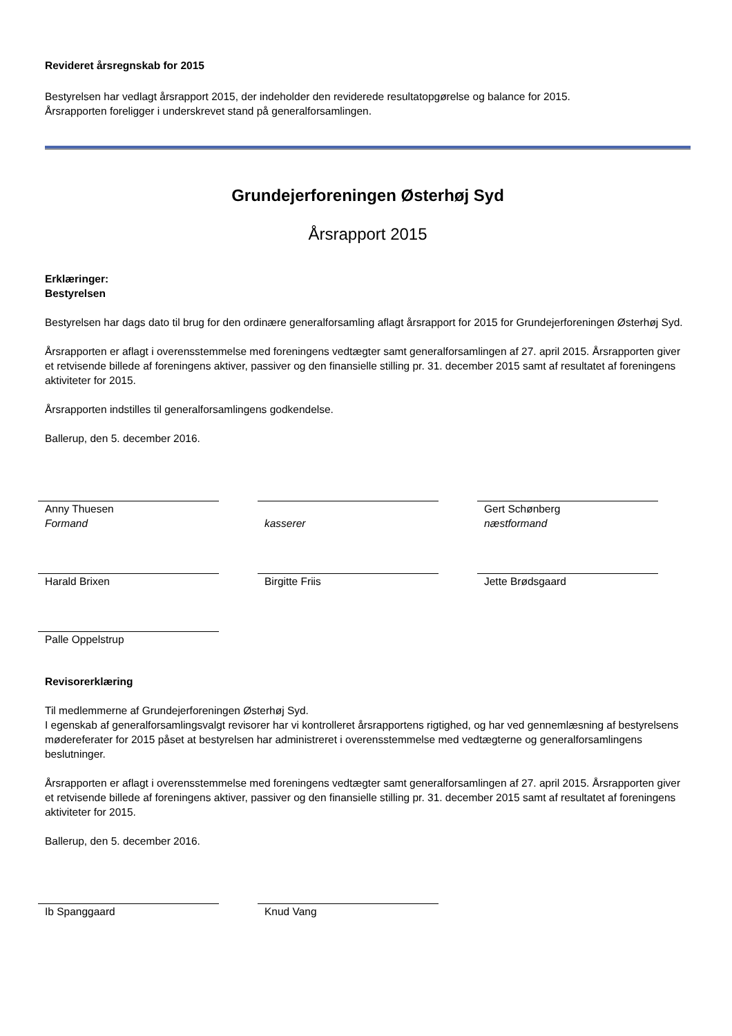Revideret årsregnskab for 2015
Bestyrelsen har vedlagt årsrapport 2015, der indeholder den reviderede resultatopgørelse og balance for 2015.
Årsrapporten foreligger i underskrevet stand på generalforsamlingen.
Grundejerforeningen Østerhøj Syd
Årsrapport 2015
Erklæringer:
Bestyrelsen
Bestyrelsen har dags dato til brug for den ordinære generalforsamling aflagt årsrapport for 2015 for Grundejerforeningen Østerhøj Syd.
Årsrapporten er aflagt i overensstemmelse med foreningens vedtægter samt generalforsamlingen af 27. april 2015. Årsrapporten giver et retvisende billede af foreningens aktiver, passiver og den finansielle stilling pr. 31. december 2015 samt af resultatet af foreningens aktiviteter for 2015.
Årsrapporten indstilles til generalforsamlingens godkendelse.
Ballerup, den 5. december 2016.
Anny Thuesen
Formand
kasserer Gert Schønberg
næstformand
Harald Brixen Birgitte Friis Jette Brødsgaard
Palle Oppelstrup
Revisorerklæring
Til medlemmerne af Grundejerforeningen Østerhøj Syd.
I egenskab af generalforsamlingsvalgt revisorer har vi kontrolleret årsrapportens rigtighed, og har ved gennemlæsning af bestyrelsens mødereferater for 2015 påset at bestyrelsen har administreret i overensstemmelse med vedtægterne og generalforsamlingens beslutninger.
Årsrapporten er aflagt i overensstemmelse med foreningens vedtægter samt generalforsamlingen af 27. april 2015. Årsrapporten giver et retvisende billede af foreningens aktiver, passiver og den finansielle stilling pr. 31. december 2015 samt af resultatet af foreningens aktiviteter for 2015.
Ballerup, den 5. december 2016.
Ib Spanggaard Knud Vang